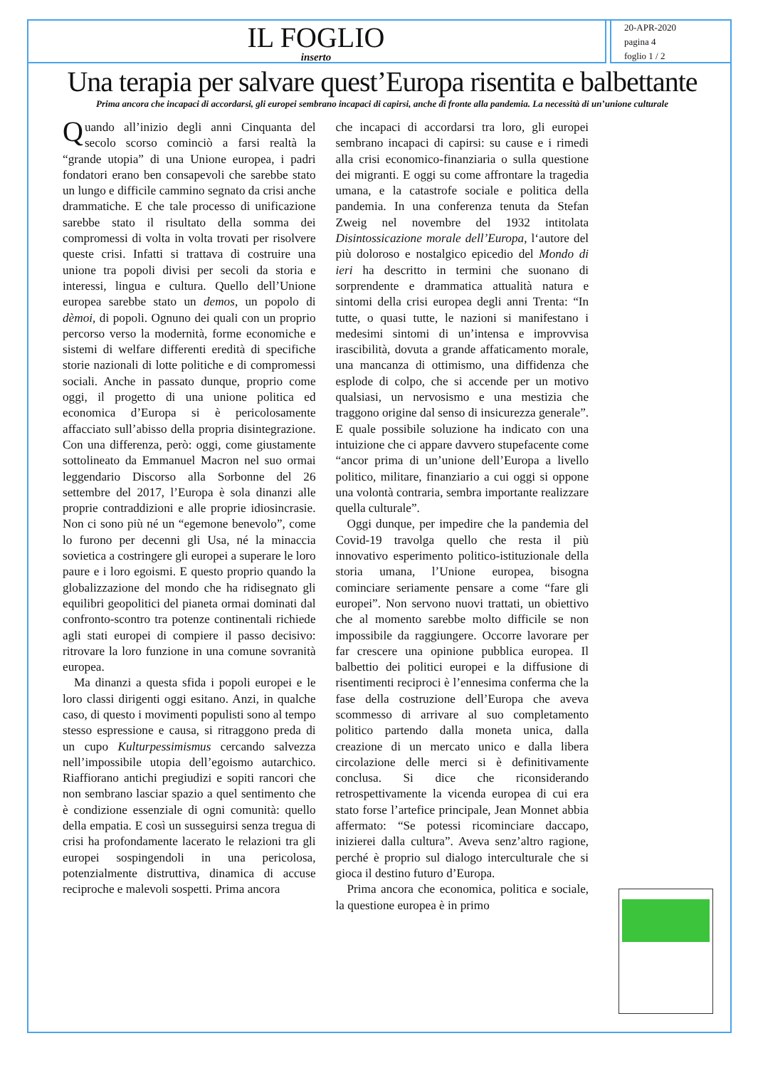IL FOGLIO
inserto
20-APR-2020
pagina 4
foglio 1 / 2
Una terapia per salvare quest’Europa risentita e balbettante
Prima ancora che incapaci di accordarsi, gli europei sembrano incapaci di capirsi, anche di fronte alla pandemia. La necessità di un’unione culturale
Quando all’inizio degli anni Cinquanta del secolo scorso cominciò a farsi realtà la “grande utopia” di una Unione europea, i padri fondatori erano ben consapevoli che sarebbe stato un lungo e difficile cammino segnato da crisi anche drammatiche. E che tale processo di unificazione sarebbe stato il risultato della somma dei compromessi di volta in volta trovati per risolvere queste crisi. Infatti si trattava di costruire una unione tra popoli divisi per secoli da storia e interessi, lingua e cultura. Quello dell’Unione europea sarebbe stato un demos, un popolo di dèmoi, di popoli. Ognuno dei quali con un proprio percorso verso la modernità, forme economiche e sistemi di welfare differenti eredità di specifiche storie nazionali di lotte politiche e di compromessi sociali. Anche in passato dunque, proprio come oggi, il progetto di una unione politica ed economica d’Europa si è pericolosamente affacciato sull’abisso della propria disintegrazione. Con una differenza, però: oggi, come giustamente sottolineato da Emmanuel Macron nel suo ormai leggendario Discorso alla Sorbonne del 26 settembre del 2017, l’Europa è sola dinanzi alle proprie contraddizioni e alle proprie idiosincrasie. Non ci sono più né un “egemone benevolo”, come lo furono per decenni gli Usa, né la minaccia sovietica a costringere gli europei a superare le loro paure e i loro egoismi. E questo proprio quando la globalizzazione del mondo che ha ridisegnato gli equilibri geopolitici del pianeta ormai dominati dal confronto-scontro tra potenze continentali richiede agli stati europei di compiere il passo decisivo: ritrovare la loro funzione in una comune sovranità europea.
Ma dinanzi a questa sfida i popoli europei e le loro classi dirigenti oggi esitano. Anzi, in qualche caso, di questo i movimenti populisti sono al tempo stesso espressione e causa, si ritraggono preda di un cupo Kulturpessimismus cercando salvezza nell’impossibile utopia dell’egoismo autarchico. Riaffiorano antichi pregiudizi e sopiti rancori che non sembrano lasciar spazio a quel sentimento che è condizione essenziale di ogni comunità: quello della empatia. E così un susseguirsi senza tregua di crisi ha profondamente lacerato le relazioni tra gli europei sospingendoli in una pericolosa, potenzialmente distruttiva, dinamica di accuse reciproche e malevoli sospetti. Prima ancora
che incapaci di accordarsi tra loro, gli europei sembrano incapaci di capirsi: su cause e i rimedi alla crisi economico-finanziaria o sulla questione dei migranti. E oggi su come affrontare la tragedia umana, e la catastrofe sociale e politica della pandemia. In una conferenza tenuta da Stefan Zweig nel novembre del 1932 intitolata Disintossicazione morale dell’Europa, l‘autore del più doloroso e nostalgico epicedio del Mondo di ieri ha descritto in termini che suonano di sorprendente e drammatica attualità natura e sintomi della crisi europea degli anni Trenta: “In tutte, o quasi tutte, le nazioni si manifestano i medesimi sintomi di un’intensa e improvvisa irascibilità, dovuta a grande affaticamento morale, una mancanza di ottimismo, una diffidenza che esplode di colpo, che si accende per un motivo qualsiasi, un nervosismo e una mestizia che traggono origine dal senso di insicurezza generale”. E quale possibile soluzione ha indicato con una intuizione che ci appare davvero stupefacente come “ancor prima di un’unione dell’Europa a livello politico, militare, finanziario a cui oggi si oppone una volontà contraria, sembra importante realizzare quella culturale”.
Oggi dunque, per impedire che la pandemia del Covid-19 travolga quello che resta il più innovativo esperimento politico-istituzionale della storia umana, l’Unione europea, bisogna cominciare seriamente pensare a come “fare gli europei”. Non servono nuovi trattati, un obiettivo che al momento sarebbe molto difficile se non impossibile da raggiungere. Occorre lavorare per far crescere una opinione pubblica europea. Il balbettio dei politici europei e la diffusione di risentimenti reciproci è l’ennesima conferma che la fase della costruzione dell’Europa che aveva scommesso di arrivare al suo completamento politico partendo dalla moneta unica, dalla creazione di un mercato unico e dalla libera circolazione delle merci si è definitivamente conclusa. Si dice che riconsiderando retrospettivamente la vicenda europea di cui era stato forse l’artefice principale, Jean Monnet abbia affermato: “Se potessi ricominciare daccapo, inizierei dalla cultura”. Aveva senz’altro ragione, perché è proprio sul dialogo interculturale che si gioca il destino futuro d’Europa.
Prima ancora che economica, politica e sociale, la questione europea è in primo